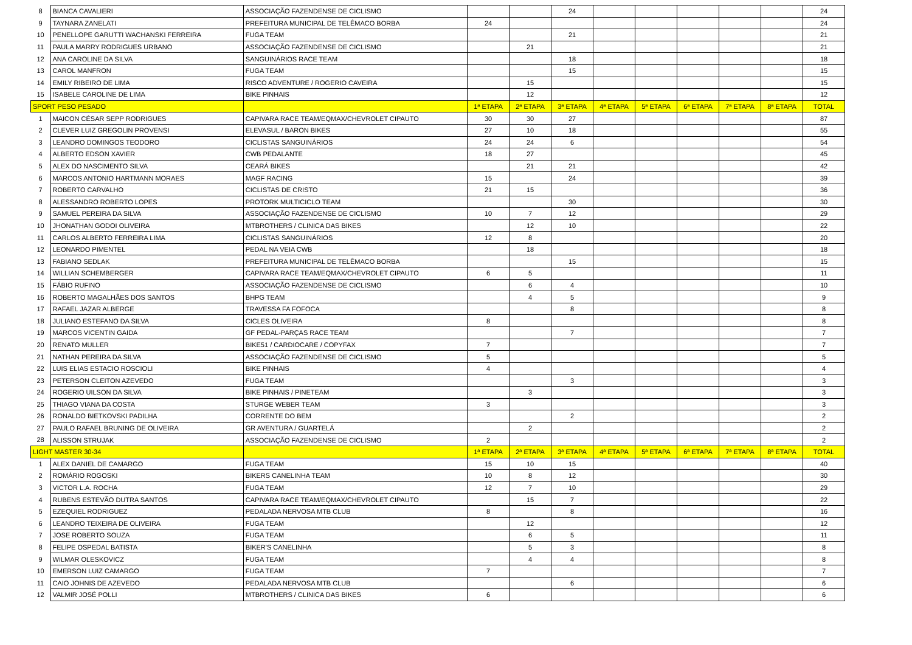| 8 | BIANCA CAVALIERI | ASSOCIAÇÃO FAZENDENSE DE CICLISMO | | | 24 | | | | | | 24 |
| 9 | TAYNARA ZANELATI | PREFEITURA MUNICIPAL DE TELÊMACO BORBA | 24 | | | | | | | | 24 |
| 10 | PENELLOPE GARUTTI WACHANSKI FERREIRA | FUGA TEAM | | | 21 | | | | | | 21 |
| 11 | PAULA MARRY RODRIGUES URBANO | ASSOCIAÇÃO FAZENDENSE DE CICLISMO | | 21 | | | | | | | 21 |
| 12 | ANA CAROLINE DA SILVA | SANGUINÁRIOS RACE TEAM | | | 18 | | | | | | 18 |
| 13 | CAROL MANFRON | FUGA TEAM | | | 15 | | | | | | 15 |
| 14 | EMILY RIBEIRO DE LIMA | RISCO ADVENTURE / ROGERIO CAVEIRA | | 15 | | | | | | | 15 |
| 15 | ISABELE CAROLINE DE LIMA | BIKE PINHAIS | | 12 | | | | | | | 12 |
| SPORT PESO PESADO | | | 1ª ETAPA | 2ª ETAPA | 3ª ETAPA | 4ª ETAPA | 5ª ETAPA | 6ª ETAPA | 7ª ETAPA | 8ª ETAPA | TOTAL |
| 1 | MAICON CÉSAR SEPP RODRIGUES | CAPIVARA RACE TEAM/EQMAX/CHEVROLET CIPAUTO | 30 | 30 | 27 | | | | | | 87 |
| 2 | CLEVER LUIZ GREGOLIN PROVENSI | ELEVASUL / BARON BIKES | 27 | 10 | 18 | | | | | | 55 |
| 3 | LEANDRO DOMINGOS TEODORO | CICLISTAS SANGUINÁRIOS | 24 | 24 | 6 | | | | | | 54 |
| 4 | ALBERTO EDSON XAVIER | CWB PEDALANTE | 18 | 27 | | | | | | | 45 |
| 5 | ALEX DO NASCIMENTO SILVA | CEARÁ BIKES | | 21 | 21 | | | | | | 42 |
| 6 | MARCOS ANTONIO HARTMANN MORAES | MAGF RACING | 15 | | 24 | | | | | | 39 |
| 7 | ROBERTO CARVALHO | CICLISTAS DE CRISTO | 21 | 15 | | | | | | | 36 |
| 8 | ALESSANDRO ROBERTO LOPES | PROTORK MULTICICLO TEAM | | | 30 | | | | | | 30 |
| 9 | SAMUEL PEREIRA DA SILVA | ASSOCIAÇÃO FAZENDENSE DE CICLISMO | 10 | 7 | 12 | | | | | | 29 |
| 10 | JHONATHAN GODOI OLIVEIRA | MTBROTHERS / CLINICA DAS BIKES | | 12 | 10 | | | | | | 22 |
| 11 | CARLOS ALBERTO FERREIRA LIMA | CICLISTAS SANGUINÁRIOS | 12 | 8 | | | | | | | 20 |
| 12 | LEONARDO PIMENTEL | PEDAL NA VEIA CWB | | 18 | | | | | | | 18 |
| 13 | FABIANO SEDLAK | PREFEITURA MUNICIPAL DE TELÊMACO BORBA | | | 15 | | | | | | 15 |
| 14 | WILLIAN SCHEMBERGER | CAPIVARA RACE TEAM/EQMAX/CHEVROLET CIPAUTO | 6 | 5 | | | | | | | 11 |
| 15 | FÁBIO RUFINO | ASSOCIAÇÃO FAZENDENSE DE CICLISMO | | 6 | 4 | | | | | | 10 |
| 16 | ROBERTO MAGALHÃES DOS SANTOS | BHPG TEAM | | 4 | 5 | | | | | | 9 |
| 17 | RAFAEL JAZAR ALBERGE | TRAVESSA FA FOFOCA | | | 8 | | | | | | 8 |
| 18 | JULIANO ESTEFANO DA SILVA | CICLES OLIVEIRA | 8 | | | | | | | | 8 |
| 19 | MARCOS VICENTIN GAIDA | GF PEDAL-PARÇAS RACE TEAM | | | 7 | | | | | | 7 |
| 20 | RENATO MULLER | BIKE51 / CARDIOCARE / COPYFAX | 7 | | | | | | | | 7 |
| 21 | NATHAN PEREIRA DA SILVA | ASSOCIAÇÃO FAZENDENSE DE CICLISMO | 5 | | | | | | | | 5 |
| 22 | LUIS ELIAS ESTACIO ROSCIOLI | BIKE PINHAIS | 4 | | | | | | | | 4 |
| 23 | PETERSON CLEITON AZEVEDO | FUGA TEAM | | | 3 | | | | | | 3 |
| 24 | ROGERIO UILSON DA SILVA | BIKE PINHAIS / PINETEAM | | 3 | | | | | | | 3 |
| 25 | THIAGO VIANA DA COSTA | STURGE WEBER TEAM | 3 | | | | | | | | 3 |
| 26 | RONALDO BIETKOVSKI PADILHA | CORRENTE DO BEM | | | 2 | | | | | | 2 |
| 27 | PAULO RAFAEL BRUNING DE OLIVEIRA | GR AVENTURA / GUARTELÁ | | 2 | | | | | | | 2 |
| 28 | ALISSON STRUJAK | ASSOCIAÇÃO FAZENDENSE DE CICLISMO | 2 | | | | | | | | 2 |
| LIGHT MASTER 30-34 | | | 1ª ETAPA | 2ª ETAPA | 3ª ETAPA | 4ª ETAPA | 5ª ETAPA | 6ª ETAPA | 7ª ETAPA | 8ª ETAPA | TOTAL |
| 1 | ALEX DANIEL DE CAMARGO | FUGA TEAM | 15 | 10 | 15 | | | | | | 40 |
| 2 | ROMÁRIO ROGOSKI | BIKERS CANELINHA TEAM | 10 | 8 | 12 | | | | | | 30 |
| 3 | VICTOR L.A. ROCHA | FUGA TEAM | 12 | 7 | 10 | | | | | | 29 |
| 4 | RUBENS ESTEVÃO DUTRA SANTOS | CAPIVARA RACE TEAM/EQMAX/CHEVROLET CIPAUTO | | 15 | 7 | | | | | | 22 |
| 5 | EZEQUIEL RODRIGUEZ | PEDALADA NERVOSA MTB CLUB | 8 | | 8 | | | | | | 16 |
| 6 | LEANDRO TEIXEIRA DE OLIVEIRA | FUGA TEAM | | 12 | | | | | | | 12 |
| 7 | JOSE ROBERTO SOUZA | FUGA TEAM | | 6 | 5 | | | | | | 11 |
| 8 | FELIPE OSPEDAL BATISTA | BIKER'S CANELINHA | | 5 | 3 | | | | | | 8 |
| 9 | WILMAR OLESKOVICZ | FUGA TEAM | | 4 | 4 | | | | | | 8 |
| 10 | EMERSON LUIZ CAMARGO | FUGA TEAM | 7 | | | | | | | | 7 |
| 11 | CAIO JOHNIS DE AZEVEDO | PEDALADA NERVOSA MTB CLUB | | | 6 | | | | | | 6 |
| 12 | VALMIR JOSÉ POLLI | MTBROTHERS / CLINICA DAS BIKES | 6 | | | | | | | | 6 |